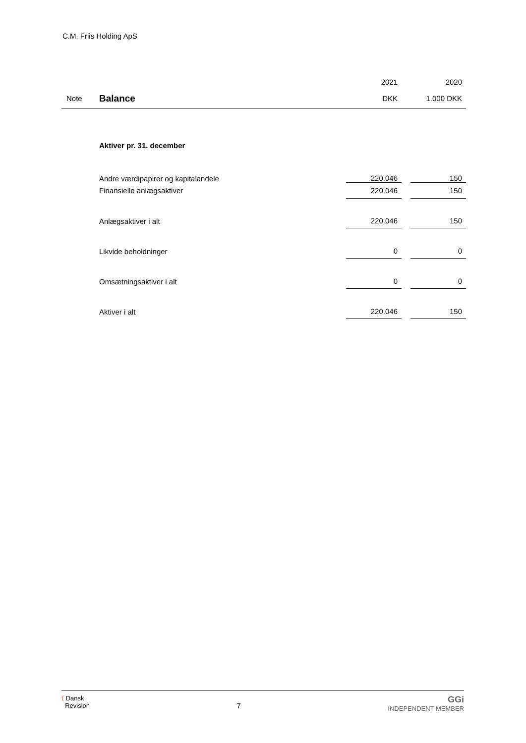C.M. Friis Holding ApS
| | | 2021 | | 2020 |
| Note | Balance | DKK | | 1.000 DKK |
| | Aktiver pr. 31. december | | | |
| | Andre værdipapirer og kapitalandele | 220.046 | | 150 |
| | Finansielle anlægsaktiver | 220.046 | | 150 |
| | Anlægsaktiver i alt | 220.046 | | 150 |
| | Likvide beholdninger | 0 | | 0 |
| | Omsætningsaktiver i alt | 0 | | 0 |
| | Aktiver i alt | 220.046 | | 150 |
⟨ Dansk
Revision
7
GGi
INDEPENDENT MEMBER